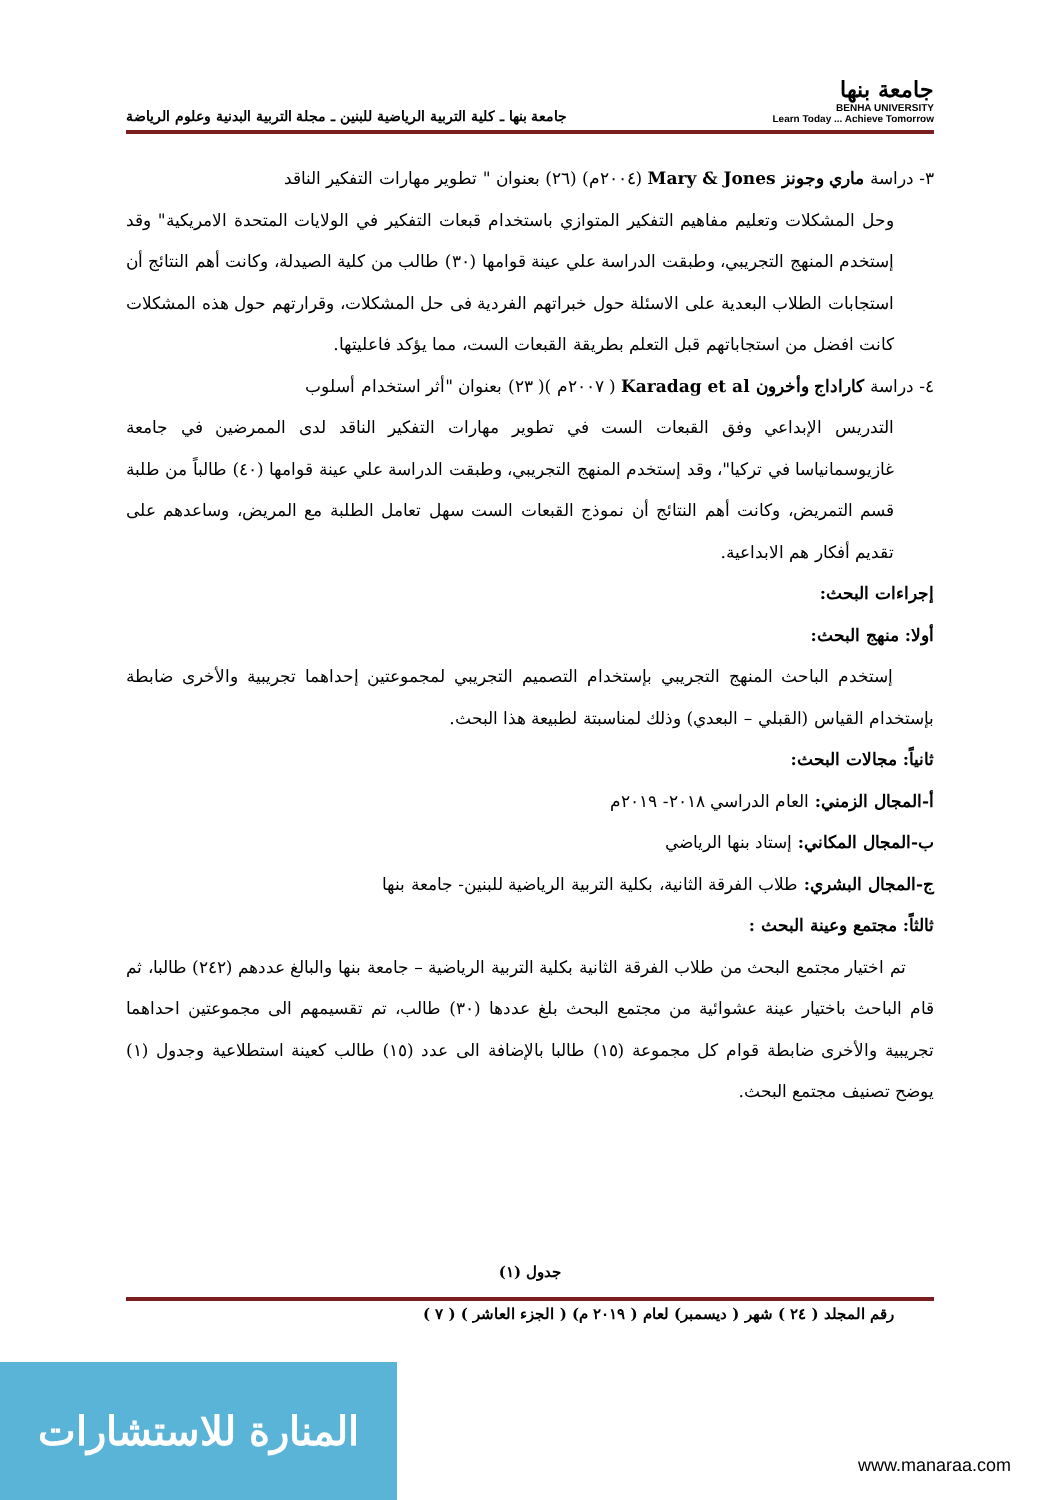جامعة بنها
BENHA UNIVERSITY
Learn Today ... Achieve Tomorrow
جامعة بنها ـ كلية التربية الرياضية للبنين ـ مجلة التربية البدنية وعلوم الرياضة
٣- دراسة ماري وجونز Mary & Jones (٢٠٠٤م) (٢٦) بعنوان " تطوير مهارات التفكير الناقد
وحل المشكلات وتعليم مفاهيم التفكير المتوازي باستخدام قبعات التفكير في الولايات المتحدة الامريكية" وقد إستخدم المنهج التجريبي، وطبقت الدراسة علي عينة قوامها (٣٠) طالب من كلية الصيدلة، وكانت أهم النتائج أن استجابات الطلاب البعدية على الاسئلة حول خبراتهم الفردية فى حل المشكلات، وقرارتهم حول هذه المشكلات كانت افضل من استجاباتهم قبل التعلم بطريقة القبعات الست، مما يؤكد فاعليتها.
٤- دراسة كاراداج وأخرون Karadag et al ( ٢٠٠٧م )( ٢٣) بعنوان "أثر استخدام أسلوب
التدريس الإبداعي وفق القبعات الست في تطوير مهارات التفكير الناقد لدى الممرضين في جامعة غازيوسمانياسا في تركيا"، وقد إستخدم المنهج التجريبي، وطبقت الدراسة علي عينة قوامها (٤٠) طالباً من طلبة قسم التمريض، وكانت أهم النتائج أن نموذج القبعات الست سهل تعامل الطلبة مع المريض، وساعدهم على تقديم أفكار هم الابداعية.
إجراءات البحث:
أولا: منهج البحث:
إستخدم الباحث المنهج التجريبي بإستخدام التصميم التجريبي لمجموعتين إحداهما تجريبية والأخرى ضابطة بإستخدام القياس (القبلي – البعدي) وذلك لمناسبتة لطبيعة هذا البحث.
ثانياً: مجالات البحث:
أ-المجال الزمني: العام الدراسي ٢٠١٨- ٢٠١٩م
ب-المجال المكاني: إستاد بنها الرياضي
ج-المجال البشري: طلاب الفرقة الثانية، بكلية التربية الرياضية للبنين- جامعة بنها
ثالثاً: مجتمع وعينة البحث :
تم اختيار مجتمع البحث من طلاب الفرقة الثانية بكلية التربية الرياضية – جامعة بنها والبالغ عددهم (٢٤٢) طالبا، ثم قام الباحث باختيار عينة عشوائية من مجتمع البحث بلغ عددها (٣٠) طالب، تم تقسيمهم الى مجموعتين احداهما تجريبية والأخرى ضابطة قوام كل مجموعة (١٥) طالبا بالإضافة الى عدد (١٥) طالب كعينة استطلاعية وجدول (١) يوضح تصنيف مجتمع البحث.
جدول (١)
رقم المجلد ( ٢٤ ) شهر ( ديسمبر) لعام ( ٢٠١٩ م) ( الجزء العاشر ) ( ٧ )
المنارة للاستشارات
www.manaraa.com